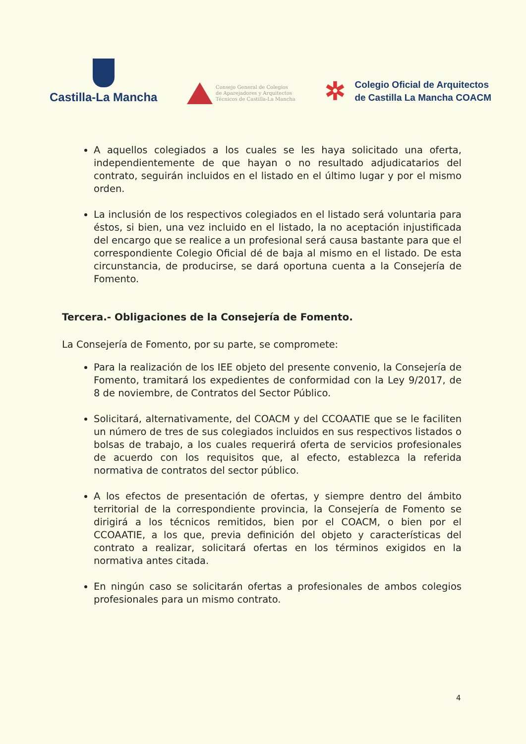Castilla-La Mancha
Consejo General de Colegios
de Aparejadores y Arquitectos
Técnicos de Castilla-La Mancha
✲
Colegio Oficial de Arquitectos
de Castilla La Mancha COACM
A aquellos colegiados a los cuales se les haya solicitado una oferta, independientemente de que hayan o no resultado adjudicatarios del contrato, seguirán incluidos en el listado en el último lugar y por el mismo orden.
La inclusión de los respectivos colegiados en el listado será voluntaria para éstos, si bien, una vez incluido en el listado, la no aceptación injustificada del encargo que se realice a un profesional será causa bastante para que el correspondiente Colegio Oficial dé de baja al mismo en el listado. De esta circunstancia, de producirse, se dará oportuna cuenta a la Consejería de Fomento.
Tercera.- Obligaciones de la Consejería de Fomento.
La Consejería de Fomento, por su parte, se compromete:
Para la realización de los IEE objeto del presente convenio, la Consejería de Fomento, tramitará los expedientes de conformidad con la Ley 9/2017, de 8 de noviembre, de Contratos del Sector Público.
Solicitará, alternativamente, del COACM y del CCOAATIE que se le faciliten un número de tres de sus colegiados incluidos en sus respectivos listados o bolsas de trabajo, a los cuales requerirá oferta de servicios profesionales de acuerdo con los requisitos que, al efecto, establezca la referida normativa de contratos del sector público.
A los efectos de presentación de ofertas, y siempre dentro del ámbito territorial de la correspondiente provincia, la Consejería de Fomento se dirigirá a los técnicos remitidos, bien por el COACM, o bien por el CCOAATIE, a los que, previa definición del objeto y características del contrato a realizar, solicitará ofertas en los términos exigidos en la normativa antes citada.
En ningún caso se solicitarán ofertas a profesionales de ambos colegios profesionales para un mismo contrato.
4